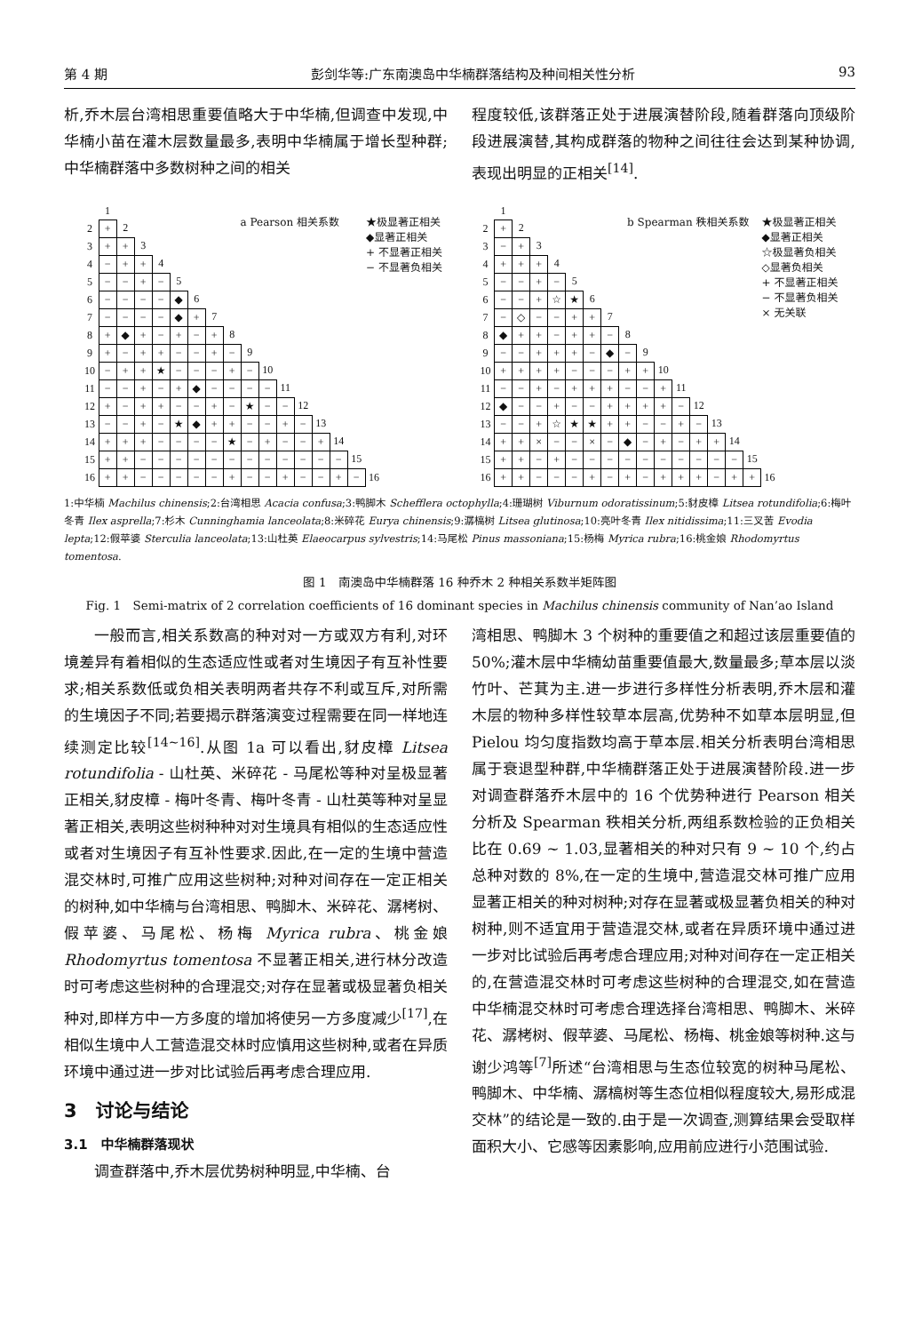第 4 期 彭剑华等:广东南澳岛中华楠群落结构及种间相关性分析 93
析,乔木层台湾相思重要值略大于中华楠,但调查中发现,中华楠小苗在灌木层数量最多,表明中华楠属于增长型种群;中华楠群落中多数树种之间的相关
程度较低,该群落正处于进展演替阶段,随着群落向顶级阶段进展演替,其构成群落的物种之间往往会达到某种协调,表现出明显的正相关<sup>[14]</sup>.
| | 1 | | | | | | | | | | | | | | | |
| 2 | + | 2 | | | | | | | | | | | | | | |
| 3 | + | + | 3 | | | | | | | | | | | | | |
| 4 | − | + | + | 4 | | | | | | | | | | | | |
| 5 | − | − | + | − | 5 | | | | | | | | | | | |
| 6 | − | − | − | − | ◆ | 6 | | | | | | | | | | |
| 7 | − | − | − | − | ◆ | + | 7 | | | | | | | | | |
| 8 | + | ◆ | + | − | + | − | + | 8 | | | | | | | | |
| 9 | + | − | + | + | − | − | + | − | 9 | | | | | | | |
| 10 | − | + | + | ★ | − | − | − | + | − | 10 | | | | | | |
| 11 | − | − | + | − | + | ◆ | − | − | − | − | 11 | | | | | |
| 12 | + | − | + | + | − | − | + | − | ★ | − | − | 12 | | | | |
| 13 | − | − | + | − | ★ | ◆ | + | + | − | − | + | − | 13 | | | |
| 14 | + | + | + | − | − | − | − | ★ | − | + | − | − | + | 14 | | |
| 15 | + | + | − | − | − | − | − | − | − | − | − | − | − | − | 15 | |
| 16 | + | + | − | − | − | − | − | + | − | − | + | − | − | + | − | 16 |
a Pearson 相关系数 ★极显著正相关
◆显著正相关
+ 不显著正相关
− 不显著负相关
| | 1 | | | | | | | | | | | | | | | |
| 2 | + | 2 | | | | | | | | | | | | | | |
| 3 | − | + | 3 | | | | | | | | | | | | | |
| 4 | + | + | + | 4 | | | | | | | | | | | | |
| 5 | − | − | + | − | 5 | | | | | | | | | | | |
| 6 | − | − | + | ☆ | ★ | 6 | | | | | | | | | | |
| 7 | − | ◇ | − | − | + | + | 7 | | | | | | | | | |
| 8 | ◆ | + | + | − | + | + | − | 8 | | | | | | | | |
| 9 | − | − | + | + | + | − | ◆ | − | 9 | | | | | | | |
| 10 | + | + | + | + | − | − | − | + | + | 10 | | | | | | |
| 11 | − | − | + | − | + | + | + | − | − | + | 11 | | | | | |
| 12 | ◆ | − | − | + | − | − | + | + | + | + | − | 12 | | | | |
| 13 | − | − | + | ☆ | ★ | ★ | + | + | − | − | + | − | 13 | | | |
| 14 | + | + | × | − | − | × | − | ◆ | − | + | − | + | + | 14 | | |
| 15 | + | + | − | + | − | − | − | − | − | − | − | − | − | − | 15 | |
| 16 | + | + | − | − | − | + | − | + | − | + | + | + | − | + | + | 16 |
b Spearman 秩相关系数 ★极显著正相关
◆显著正相关
☆极显著负相关
◇显著负相关
+ 不显著正相关
− 不显著负相关
× 无关联
1:中华楠 Machilus chinensis;2:台湾相思 Acacia confusa;3:鸭脚木 Schefflera octophylla;4:珊瑚树 Viburnum odoratissinum;5:豺皮樟 Litsea rotundifolia;6:梅叶冬青 Ilex asprella;7:杉木 Cunninghamia lanceolata;8:米碎花 Eurya chinensis;9:潺槁树 Litsea glutinosa;10:亮叶冬青 Ilex nitidissima;11:三叉苦 Evodia lepta;12:假苹婆 Sterculia lanceolata;13:山杜英 Elaeocarpus sylvestris;14:马尾松 Pinus massoniana;15:杨梅 Myrica rubra;16:桃金娘 Rhodomyrtus tomentosa.
图 1　南澳岛中华楠群落 16 种乔木 2 种相关系数半矩阵图
Fig. 1　Semi-matrix of 2 correlation coefficients of 16 dominant species in Machilus chinensis community of Nan’ao Island
一般而言,相关系数高的种对对一方或双方有利,对环境差异有着相似的生态适应性或者对生境因子有互补性要求;相关系数低或负相关表明两者共存不利或互斥,对所需的生境因子不同;若要揭示群落演变过程需要在同一样地连续测定比较<sup>[14~16]</sup>.从图 1a 可以看出,豺皮樟 Litsea rotundifolia - 山杜英、米碎花 - 马尾松等种对呈极显著正相关,豺皮樟 - 梅叶冬青、梅叶冬青 - 山杜英等种对呈显著正相关,表明这些树种种对对生境具有相似的生态适应性或者对生境因子有互补性要求.因此,在一定的生境中营造混交林时,可推广应用这些树种;对种对间存在一定正相关的树种,如中华楠与台湾相思、鸭脚木、米碎花、潺栲树、假苹婆、马尾松、杨梅 Myrica rubra、桃金娘 Rhodomyrtus tomentosa 不显著正相关,进行林分改造时可考虑这些树种的合理混交;对存在显著或极显著负相关种对,即样方中一方多度的增加将使另一方多度减少<sup>[17]</sup>,在相似生境中人工营造混交林时应慎用这些树种,或者在异质环境中通过进一步对比试验后再考虑合理应用.
3　讨论与结论
3.1　中华楠群落现状
调查群落中,乔木层优势树种明显,中华楠、台
湾相思、鸭脚木 3 个树种的重要值之和超过该层重要值的 50%;灌木层中华楠幼苗重要值最大,数量最多;草本层以淡竹叶、芒萁为主.进一步进行多样性分析表明,乔木层和灌木层的物种多样性较草本层高,优势种不如草本层明显,但 Pielou 均匀度指数均高于草本层.相关分析表明台湾相思属于衰退型种群,中华楠群落正处于进展演替阶段.进一步对调查群落乔木层中的 16 个优势种进行 Pearson 相关分析及 Spearman 秩相关分析,两组系数检验的正负相关比在 0.69 ~ 1.03,显著相关的种对只有 9 ~ 10 个,约占总种对数的 8%,在一定的生境中,营造混交林可推广应用显著正相关的种对树种;对存在显著或极显著负相关的种对树种,则不适宜用于营造混交林,或者在异质环境中通过进一步对比试验后再考虑合理应用;对种对间存在一定正相关的,在营造混交林时可考虑这些树种的合理混交,如在营造中华楠混交林时可考虑合理选择台湾相思、鸭脚木、米碎花、潺栲树、假苹婆、马尾松、杨梅、桃金娘等树种.这与谢少鸿等<sup>[7]</sup>所述“台湾相思与生态位较宽的树种马尾松、鸭脚木、中华楠、潺槁树等生态位相似程度较大,易形成混交林”的结论是一致的.由于是一次调查,测算结果会受取样面积大小、它感等因素影响,应用前应进行小范围试验.